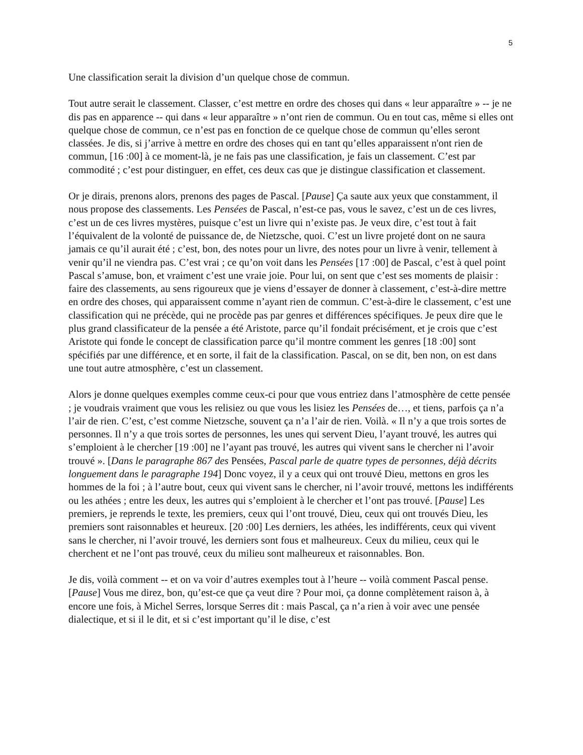5
Une classification serait la division d’un quelque chose de commun.
Tout autre serait le classement. Classer, c’est mettre en ordre des choses qui dans « leur apparaître » -- je ne dis pas en apparence -- qui dans « leur apparaître » n’ont rien de commun. Ou en tout cas, même si elles ont quelque chose de commun, ce n’est pas en fonction de ce quelque chose de commun qu’elles seront classées. Je dis, si j’arrive à mettre en ordre des choses qui en tant qu’elles apparaissent n'ont rien de commun, [16 :00] à ce moment-là, je ne fais pas une classification, je fais un classement. C’est par commodité ; c’est pour distinguer, en effet, ces deux cas que je distingue classification et classement.
Or je dirais, prenons alors, prenons des pages de Pascal. [Pause] Ça saute aux yeux que constamment, il nous propose des classements. Les Pensées de Pascal, n’est-ce pas, vous le savez, c’est un de ces livres, c’est un de ces livres mystères, puisque c’est un livre qui n’existe pas. Je veux dire, c’est tout à fait l’équivalent de la volonté de puissance de, de Nietzsche, quoi. C’est un livre projeté dont on ne saura jamais ce qu’il aurait été ; c’est, bon, des notes pour un livre, des notes pour un livre à venir, tellement à venir qu’il ne viendra pas. C’est vrai ; ce qu’on voit dans les Pensées [17 :00] de Pascal, c’est à quel point Pascal s’amuse, bon, et vraiment c’est une vraie joie. Pour lui, on sent que c’est ses moments de plaisir : faire des classements, au sens rigoureux que je viens d’essayer de donner à classement, c’est-à-dire mettre en ordre des choses, qui apparaissent comme n’ayant rien de commun. C’est-à-dire le classement, c’est une classification qui ne précède, qui ne procède pas par genres et différences spécifiques. Je peux dire que le plus grand classificateur de la pensée a été Aristote, parce qu’il fondait précisément, et je crois que c’est Aristote qui fonde le concept de classification parce qu’il montre comment les genres [18 :00] sont spécifiés par une différence, et en sorte, il fait de la classification. Pascal, on se dit, ben non, on est dans une tout autre atmosphère, c’est un classement.
Alors je donne quelques exemples comme ceux-ci pour que vous entriez dans l’atmosphère de cette pensée ; je voudrais vraiment que vous les relisiez ou que vous les lisiez les Pensées de…, et tiens, parfois ça n’a l’air de rien. C’est, c’est comme Nietzsche, souvent ça n’a l’air de rien. Voilà. « Il n’y a que trois sortes de personnes. Il n’y a que trois sortes de personnes, les unes qui servent Dieu, l’ayant trouvé, les autres qui s’emploient à le chercher [19 :00] ne l’ayant pas trouvé, les autres qui vivent sans le chercher ni l’avoir trouvé ». [Dans le paragraphe 867 des Pensées, Pascal parle de quatre types de personnes, déjà décrits longuement dans le paragraphe 194] Donc voyez, il y a ceux qui ont trouvé Dieu, mettons en gros les hommes de la foi ; à l’autre bout, ceux qui vivent sans le chercher, ni l’avoir trouvé, mettons les indifférents ou les athées ; entre les deux, les autres qui s’emploient à le chercher et l’ont pas trouvé. [Pause] Les premiers, je reprends le texte, les premiers, ceux qui l’ont trouvé, Dieu, ceux qui ont trouvés Dieu, les premiers sont raisonnables et heureux. [20 :00] Les derniers, les athées, les indifférents, ceux qui vivent sans le chercher, ni l’avoir trouvé, les derniers sont fous et malheureux. Ceux du milieu, ceux qui le cherchent et ne l’ont pas trouvé, ceux du milieu sont malheureux et raisonnables. Bon.
Je dis, voilà comment -- et on va voir d’autres exemples tout à l’heure -- voilà comment Pascal pense. [Pause] Vous me direz, bon, qu’est-ce que ça veut dire ? Pour moi, ça donne complètement raison à, à encore une fois, à Michel Serres, lorsque Serres dit : mais Pascal, ça n’a rien à voir avec une pensée dialectique, et si il le dit, et si c’est important qu’il le dise, c’est